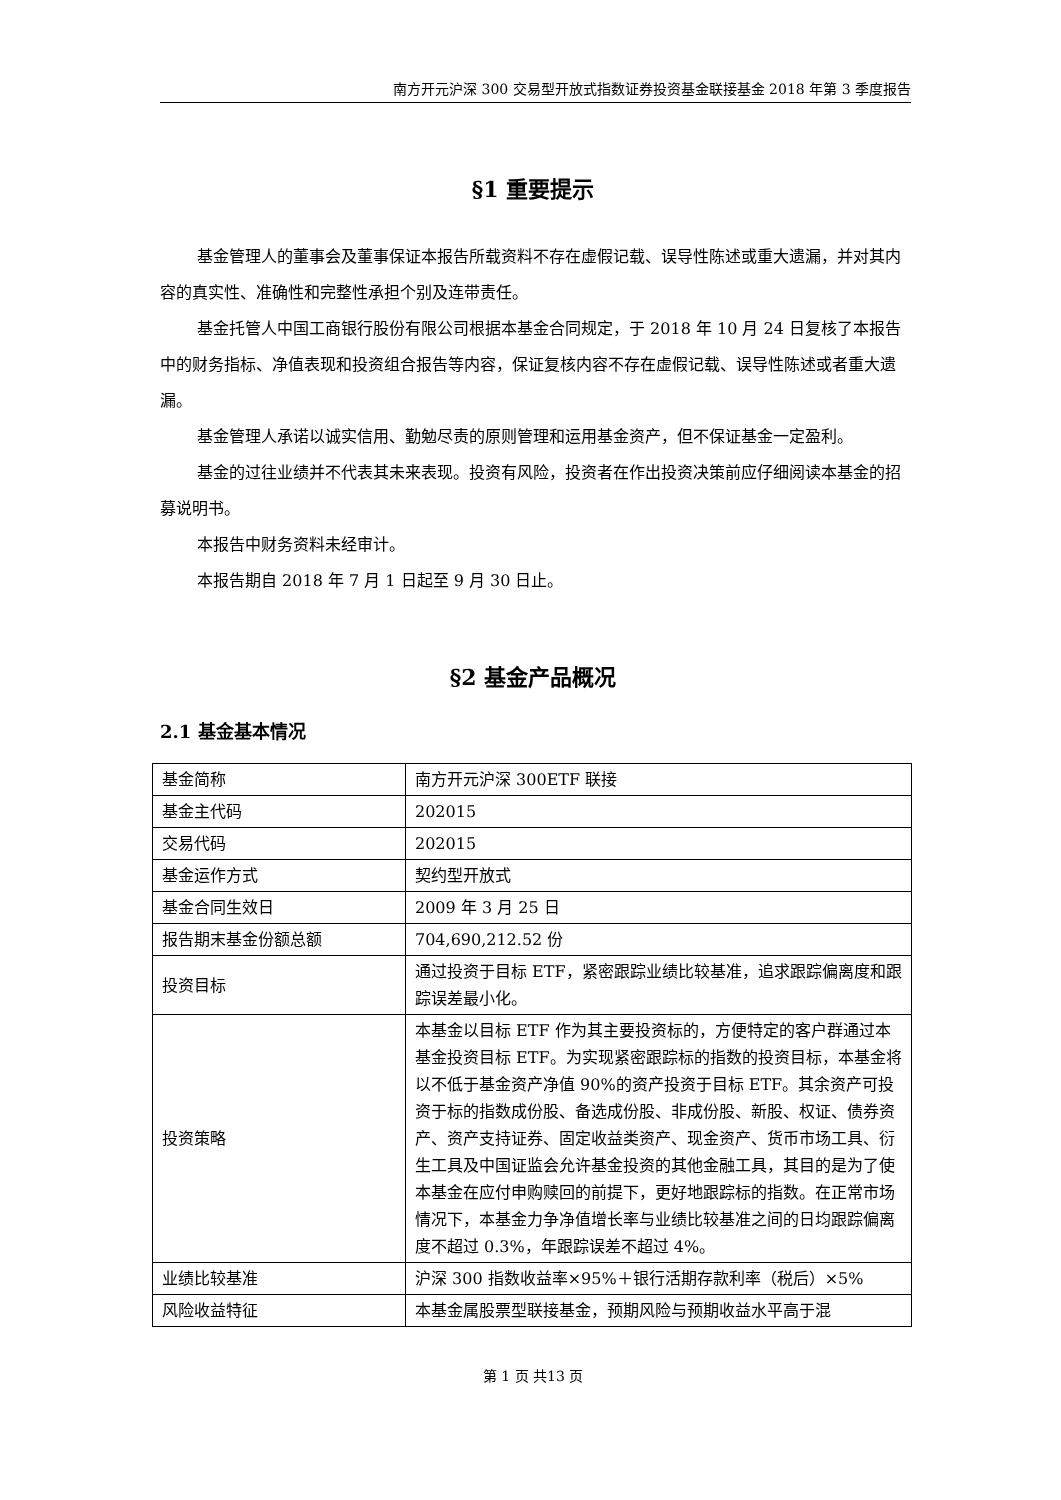南方开元沪深 300 交易型开放式指数证券投资基金联接基金 2018 年第 3 季度报告
§1 重要提示
基金管理人的董事会及董事保证本报告所载资料不存在虚假记载、误导性陈述或重大遗漏，并对其内容的真实性、准确性和完整性承担个别及连带责任。
基金托管人中国工商银行股份有限公司根据本基金合同规定，于 2018 年 10 月 24 日复核了本报告中的财务指标、净值表现和投资组合报告等内容，保证复核内容不存在虚假记载、误导性陈述或者重大遗漏。
基金管理人承诺以诚实信用、勤勉尽责的原则管理和运用基金资产，但不保证基金一定盈利。
基金的过往业绩并不代表其未来表现。投资有风险，投资者在作出投资决策前应仔细阅读本基金的招募说明书。
本报告中财务资料未经审计。
本报告期自 2018 年 7 月 1 日起至 9 月 30 日止。
§2 基金产品概况
2.1 基金基本情况
| 基金简称 | 南方开元沪深 300ETF 联接 |
| 基金主代码 | 202015 |
| 交易代码 | 202015 |
| 基金运作方式 | 契约型开放式 |
| 基金合同生效日 | 2009 年 3 月 25 日 |
| 报告期末基金份额总额 | 704,690,212.52 份 |
| 投资目标 | 通过投资于目标 ETF，紧密跟踪业绩比较基准，追求跟踪偏离度和跟踪误差最小化。 |
| 投资策略 | 本基金以目标 ETF 作为其主要投资标的，方便特定的客户群通过本基金投资目标 ETF。为实现紧密跟踪标的指数的投资目标，本基金将以不低于基金资产净值 90%的资产投资于目标 ETF。其余资产可投资于标的指数成份股、备选成份股、非成份股、新股、权证、债券资产、资产支持证券、固定收益类资产、现金资产、货币市场工具、衍生工具及中国证监会允许基金投资的其他金融工具，其目的是为了使本基金在应付申购赎回的前提下，更好地跟踪标的指数。在正常市场情况下，本基金力争净值增长率与业绩比较基准之间的日均跟踪偏离度不超过 0.3%，年跟踪误差不超过 4%。 |
| 业绩比较基准 | 沪深 300 指数收益率×95%＋银行活期存款利率（税后）×5% |
| 风险收益特征 | 本基金属股票型联接基金，预期风险与预期收益水平高于混 |
第 1 页 共13 页